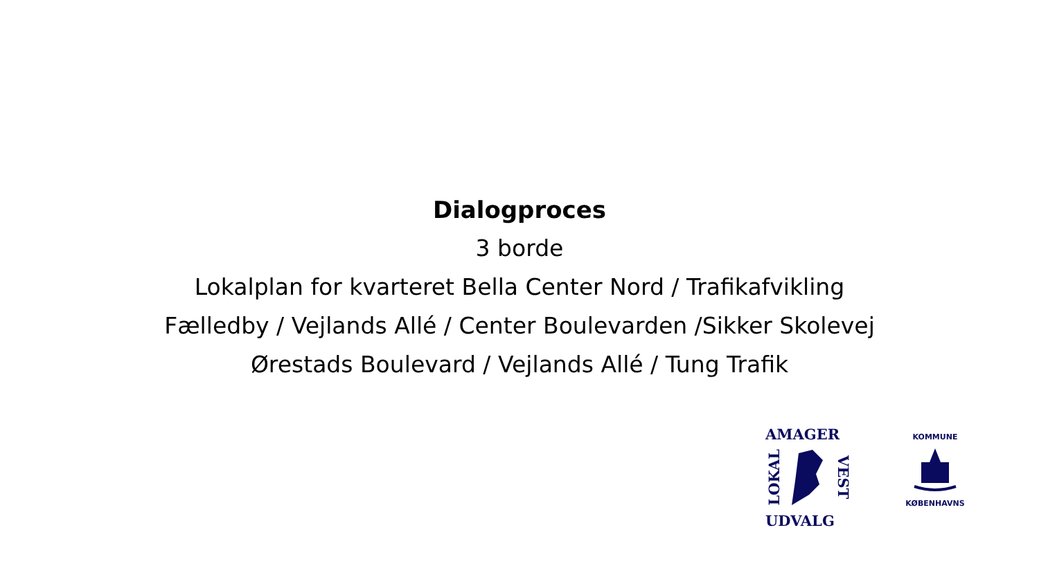Dialogproces
3 borde
Lokalplan for kvarteret Bella Center Nord / Trafikafvikling
Fælledby / Vejlands Allé / Center Boulevarden /Sikker Skolevej
Ørestads Boulevard / Vejlands Allé / Tung Trafik
AMAGER
LOKAL VEST
UDVALG
KOMMUNE
KØBENHAVNS